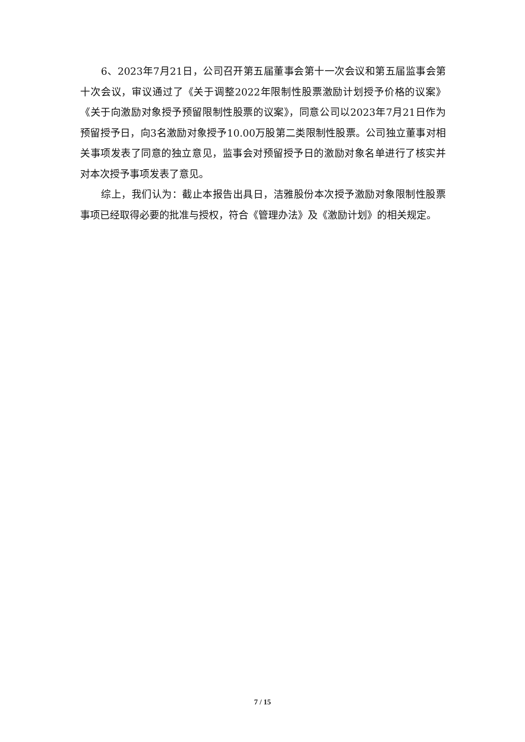6、2023年7月21日，公司召开第五届董事会第十一次会议和第五届监事会第十次会议，审议通过了《关于调整2022年限制性股票激励计划授予价格的议案》《关于向激励对象授予预留限制性股票的议案》，同意公司以2023年7月21日作为预留授予日，向3名激励对象授予10.00万股第二类限制性股票。公司独立董事对相关事项发表了同意的独立意见，监事会对预留授予日的激励对象名单进行了核实并对本次授予事项发表了意见。
综上，我们认为：截止本报告出具日，洁雅股份本次授予激励对象限制性股票事项已经取得必要的批准与授权，符合《管理办法》及《激励计划》的相关规定。
7 / 15